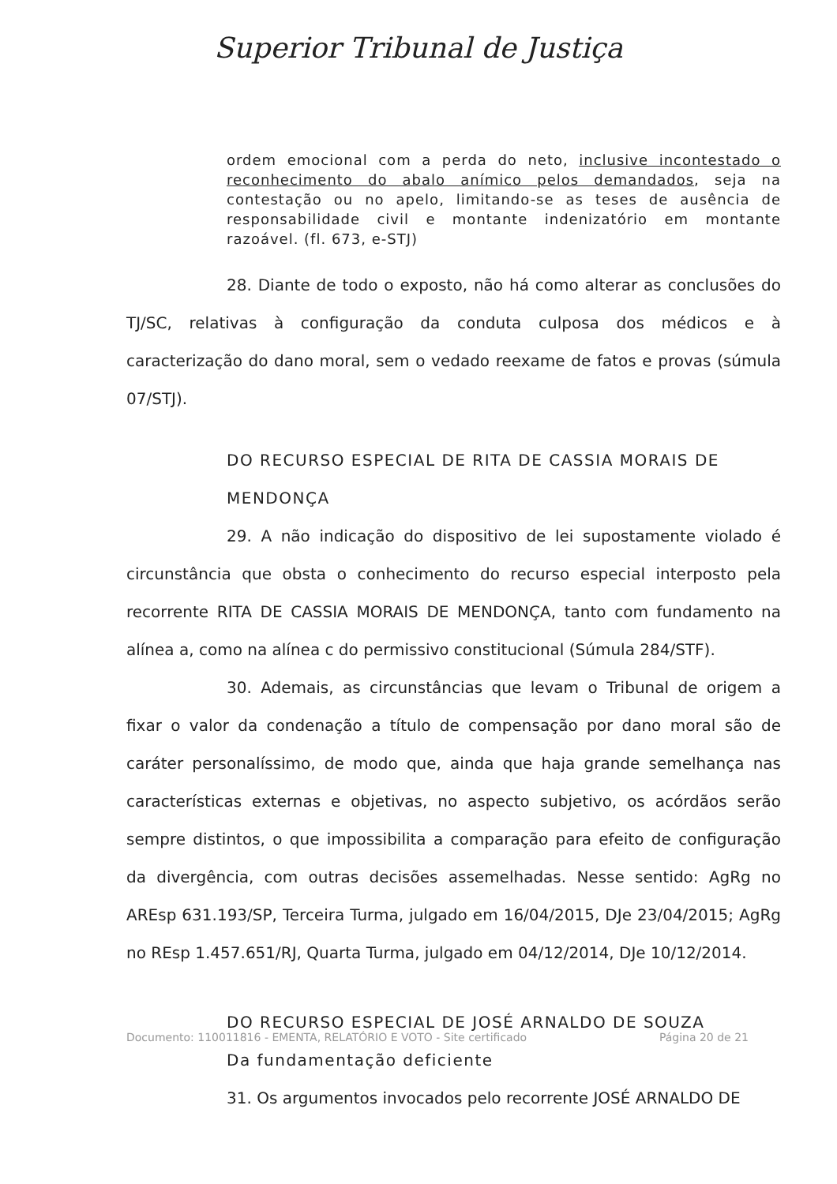Superior Tribunal de Justiça
ordem emocional com a perda do neto, inclusive incontestado o reconhecimento do abalo anímico pelos demandados, seja na contestação ou no apelo, limitando-se as teses de ausência de responsabilidade civil e montante indenizatório em montante razoável. (fl. 673, e-STJ)
28. Diante de todo o exposto, não há como alterar as conclusões do TJ/SC, relativas à configuração da conduta culposa dos médicos e à caracterização do dano moral, sem o vedado reexame de fatos e provas (súmula 07/STJ).
DO RECURSO ESPECIAL DE RITA DE CASSIA MORAIS DE MENDONÇA
29. A não indicação do dispositivo de lei supostamente violado é circunstância que obsta o conhecimento do recurso especial interposto pela recorrente RITA DE CASSIA MORAIS DE MENDONÇA, tanto com fundamento na alínea a, como na alínea c do permissivo constitucional (Súmula 284/STF).
30. Ademais, as circunstâncias que levam o Tribunal de origem a fixar o valor da condenação a título de compensação por dano moral são de caráter personalíssimo, de modo que, ainda que haja grande semelhança nas características externas e objetivas, no aspecto subjetivo, os acórdãos serão sempre distintos, o que impossibilita a comparação para efeito de configuração da divergência, com outras decisões assemelhadas. Nesse sentido: AgRg no AREsp 631.193/SP, Terceira Turma, julgado em 16/04/2015, DJe 23/04/2015; AgRg no REsp 1.457.651/RJ, Quarta Turma, julgado em 04/12/2014, DJe 10/12/2014.
DO RECURSO ESPECIAL DE JOSÉ ARNALDO DE SOUZA
Da fundamentação deficiente
31. Os argumentos invocados pelo recorrente JOSÉ ARNALDO DE
Documento: 110011816 - EMENTA, RELATÓRIO E VOTO - Site certificado Página 20 de 21